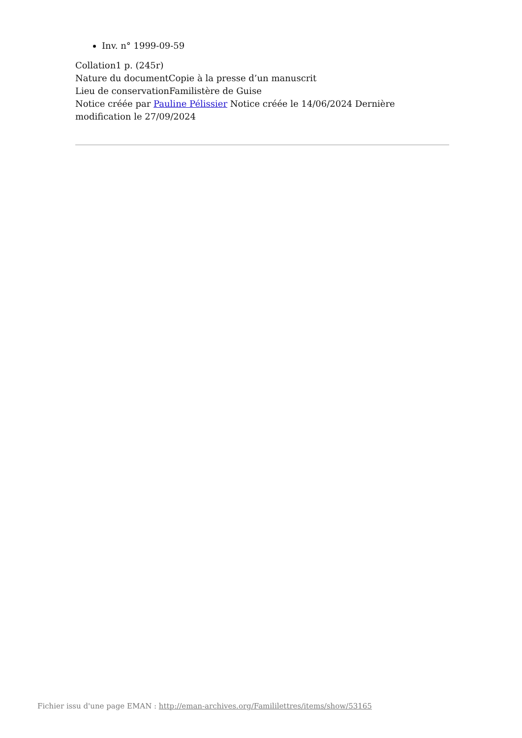Inv. n° 1999-09-59
Collation1 p. (245r)
Nature du documentCopie à la presse d’un manuscrit
Lieu de conservationFamilistère de Guise
Notice créée par Pauline Pélissier Notice créée le 14/06/2024 Dernière modification le 27/09/2024
Fichier issu d'une page EMAN : http://eman-archives.org/Famililettres/items/show/53165